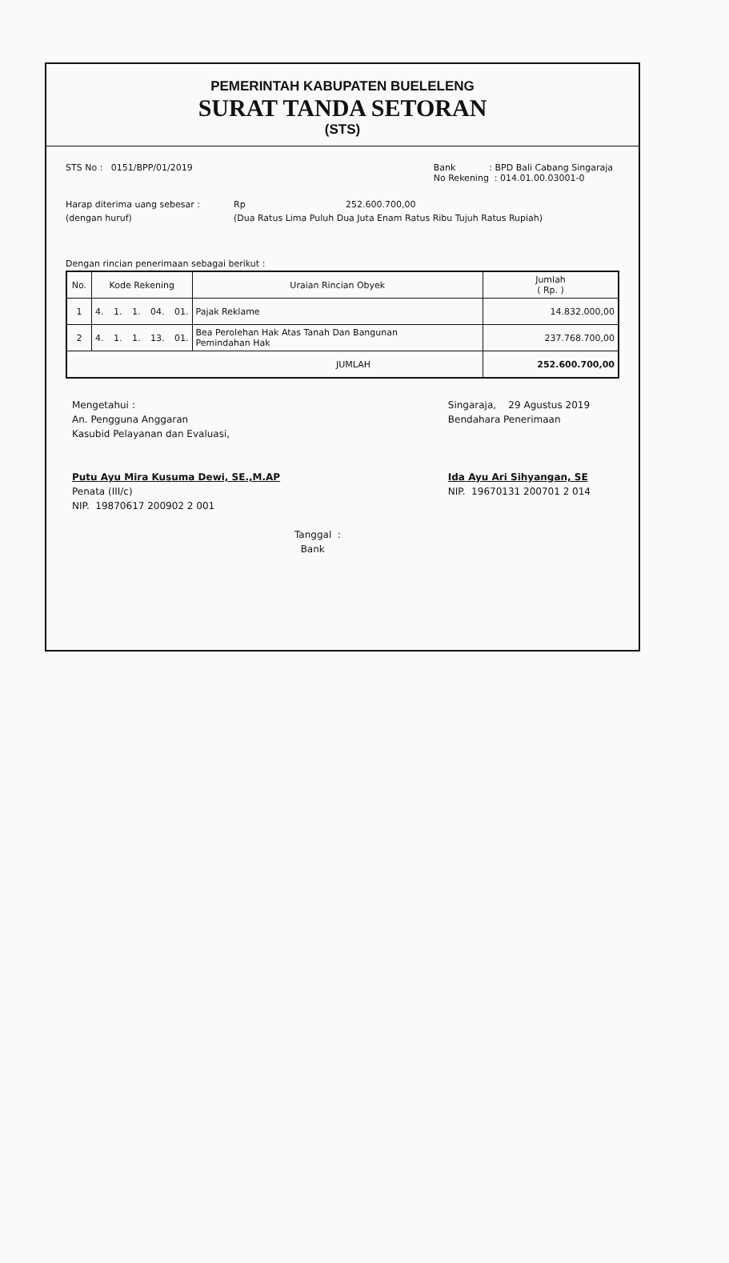PEMERINTAH KABUPATEN BUELELENG
SURAT TANDA SETORAN
(STS)
STS No : 0151/BPP/01/2019 Bank : BPD Bali Cabang Singaraja
No Rekening : 014.01.00.03001-0
Harap diterima uang sebesar : Rp 252.600.700,00
(dengan huruf) (Dua Ratus Lima Puluh Dua Juta Enam Ratus Ribu Tujuh Ratus Rupiah)
Dengan rincian penerimaan sebagai berikut :
| No. | Kode Rekening | Uraian Rincian Obyek | Jumlah ( Rp. ) |
| --- | --- | --- | --- |
| 1 | 4. 1. 1. 04. 01. | Pajak Reklame | 14.832.000,00 |
| 2 | 4. 1. 1. 13. 01. | Bea Perolehan Hak Atas Tanah Dan Bangunan Pemindahan Hak | 237.768.700,00 |
| JUMLAH | | | 252.600.700,00 |
Mengetahui :
An. Pengguna Anggaran
Kasubid Pelayanan dan Evaluasi,
Putu Ayu Mira Kusuma Dewi, SE.,M.AP
Penata (III/c)
NIP. 19870617 200902 2 001
Singaraja, 29 Agustus 2019
Bendahara Penerimaan
Ida Ayu Ari Sihyangan, SE
NIP. 19670131 200701 2 014
Tanggal :
Bank